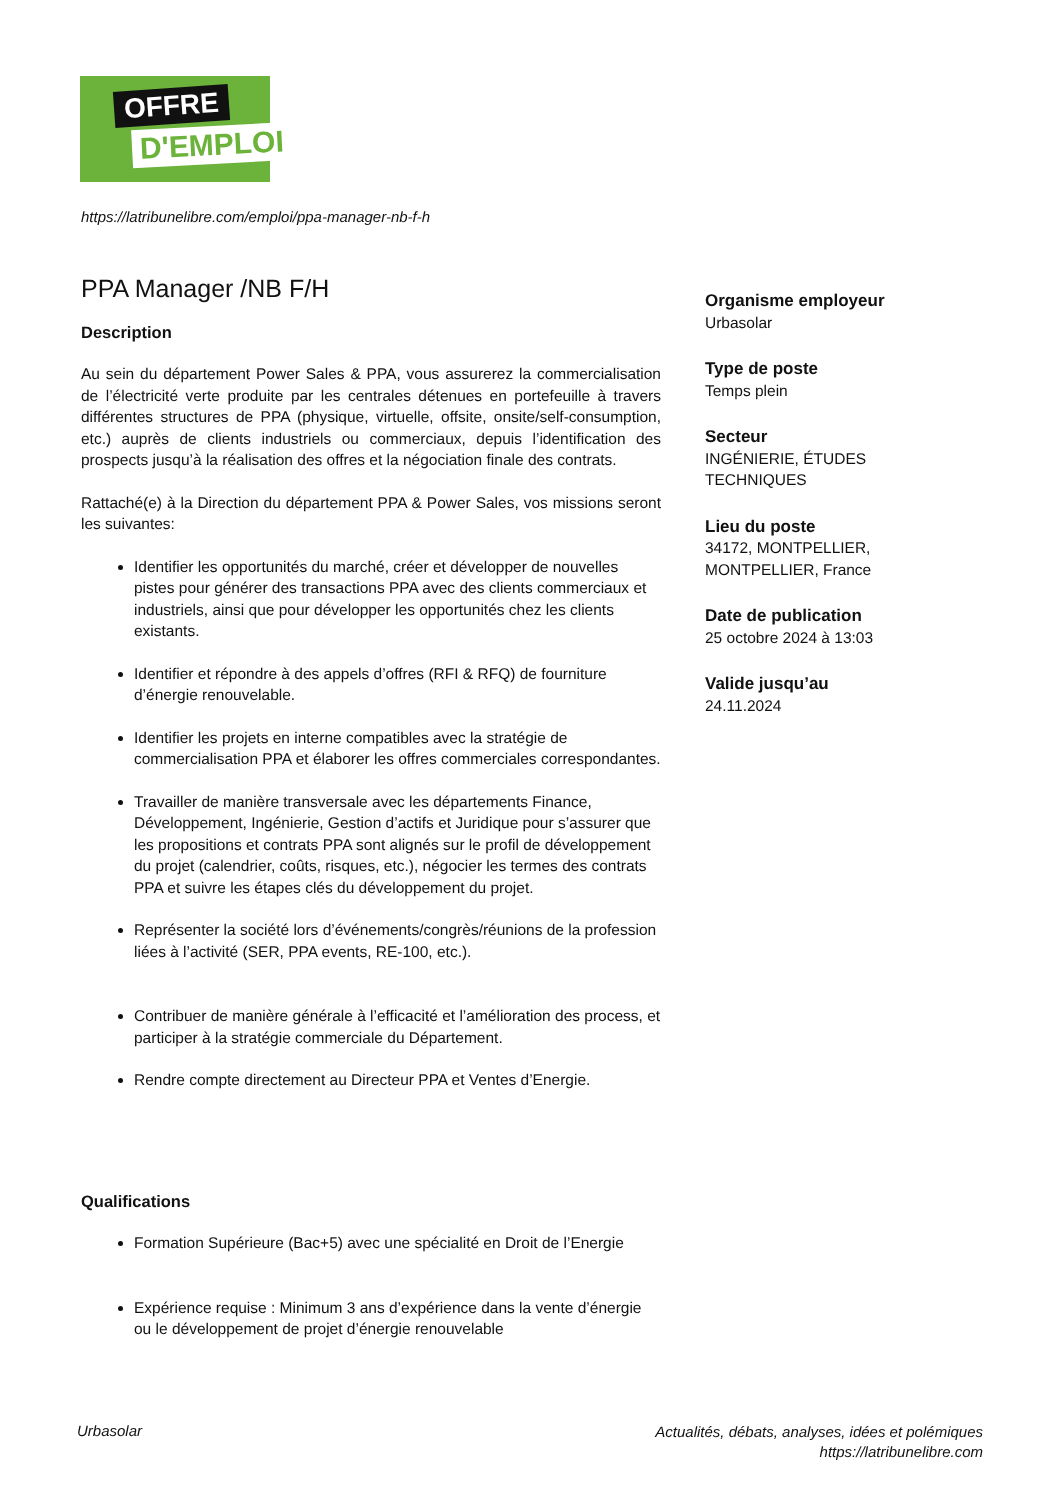OFFRE
D'EMPLOI
https://latribunelibre.com/emploi/ppa-manager-nb-f-h
PPA Manager /NB F/H
Description
Au sein du département Power Sales & PPA, vous assurerez la commercialisation de l’électricité verte produite par les centrales détenues en portefeuille à travers différentes structures de PPA (physique, virtuelle, offsite, onsite/self-consumption, etc.) auprès de clients industriels ou commerciaux, depuis l’identification des prospects jusqu’à la réalisation des offres et la négociation finale des contrats.
Rattaché(e) à la Direction du département PPA & Power Sales, vos missions seront les suivantes:
Identifier les opportunités du marché, créer et développer de nouvelles pistes pour générer des transactions PPA avec des clients commerciaux et industriels, ainsi que pour développer les opportunités chez les clients existants.
Identifier et répondre à des appels d’offres (RFI & RFQ) de fourniture d’énergie renouvelable.
Identifier les projets en interne compatibles avec la stratégie de commercialisation PPA et élaborer les offres commerciales correspondantes.
Travailler de manière transversale avec les départements Finance, Développement, Ingénierie, Gestion d’actifs et Juridique pour s’assurer que les propositions et contrats PPA sont alignés sur le profil de développement du projet (calendrier, coûts, risques, etc.), négocier les termes des contrats PPA et suivre les étapes clés du développement du projet.
Représenter la société lors d’événements/congrès/réunions de la profession liées à l’activité (SER, PPA events, RE-100, etc.).
Contribuer de manière générale à l’efficacité et l’amélioration des process, et participer à la stratégie commerciale du Département.
Rendre compte directement au Directeur PPA et Ventes d’Energie.
Qualifications
Formation Supérieure (Bac+5) avec une spécialité en Droit de l’Energie
Expérience requise : Minimum 3 ans d’expérience dans la vente d’énergie ou le développement de projet d’énergie renouvelable
Organisme employeur
Urbasolar
Type de poste
Temps plein
Secteur
INGÉNIERIE, ÉTUDES TECHNIQUES
Lieu du poste
34172, MONTPELLIER, MONTPELLIER, France
Date de publication
25 octobre 2024 à 13:03
Valide jusqu’au
24.11.2024
Urbasolar
Actualités, débats, analyses, idées et polémiques
https://latribunelibre.com